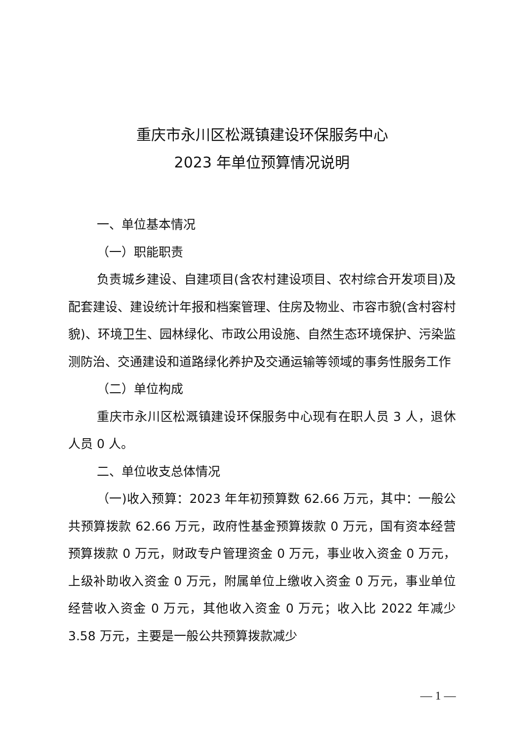重庆市永川区松溉镇建设环保服务中心
2023 年单位预算情况说明
一、单位基本情况
（一）职能职责
负责城乡建设、自建项目(含农村建设项目、农村综合开发项目)及配套建设、建设统计年报和档案管理、住房及物业、市容市貌(含村容村貌)、环境卫生、园林绿化、市政公用设施、自然生态环境保护、污染监测防治、交通建设和道路绿化养护及交通运输等领域的事务性服务工作
（二）单位构成
重庆市永川区松溉镇建设环保服务中心现有在职人员 3 人，退休人员 0 人。
二、单位收支总体情况
（一)收入预算：2023 年年初预算数 62.66 万元，其中：一般公共预算拨款 62.66 万元，政府性基金预算拨款 0 万元，国有资本经营预算拨款 0 万元，财政专户管理资金 0 万元，事业收入资金 0 万元，上级补助收入资金 0 万元，附属单位上缴收入资金 0 万元，事业单位经营收入资金 0 万元，其他收入资金 0 万元；收入比 2022 年减少 3.58 万元，主要是一般公共预算拨款减少
— 1 —